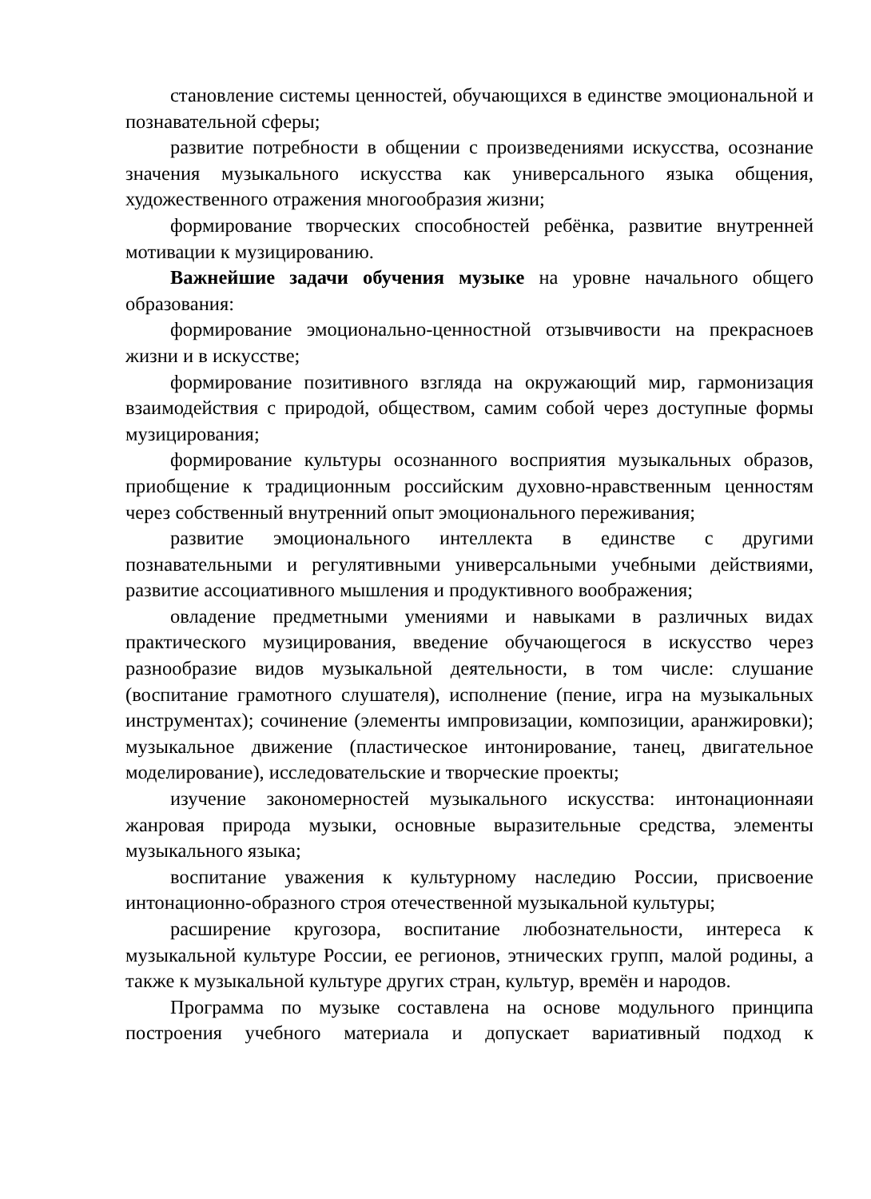становление системы ценностей, обучающихся в единстве эмоциональной и познавательной сферы;
развитие потребности в общении с произведениями искусства, осознание значения музыкального искусства как универсального языка общения, художественного отражения многообразия жизни;
формирование творческих способностей ребёнка, развитие внутренней мотивации к музицированию.
Важнейшие задачи обучения музыке на уровне начального общего образования:
формирование эмоционально-ценностной отзывчивости на прекрасноев жизни и в искусстве;
формирование позитивного взгляда на окружающий мир, гармонизация взаимодействия с природой, обществом, самим собой через доступные формы музицирования;
формирование культуры осознанного восприятия музыкальных образов, приобщение к традиционным российским духовно-нравственным ценностям через собственный внутренний опыт эмоционального переживания;
развитие эмоционального интеллекта в единстве с другими познавательными и регулятивными универсальными учебными действиями, развитие ассоциативного мышления и продуктивного воображения;
овладение предметными умениями и навыками в различных видах практического музицирования, введение обучающегося в искусство через разнообразие видов музыкальной деятельности, в том числе: слушание (воспитание грамотного слушателя), исполнение (пение, игра на музыкальных инструментах); сочинение (элементы импровизации, композиции, аранжировки); музыкальное движение (пластическое интонирование, танец, двигательное моделирование), исследовательские и творческие проекты;
изучение закономерностей музыкального искусства: интонационнаяи жанровая природа музыки, основные выразительные средства, элементы музыкального языка;
воспитание уважения к культурному наследию России, присвоение интонационно-образного строя отечественной музыкальной культуры;
расширение кругозора, воспитание любознательности, интереса к музыкальной культуре России, ее регионов, этнических групп, малой родины, а также к музыкальной культуре других стран, культур, времён и народов.
Программа по музыке составлена на основе модульного принципа построения учебного материала и допускает вариативный подход к